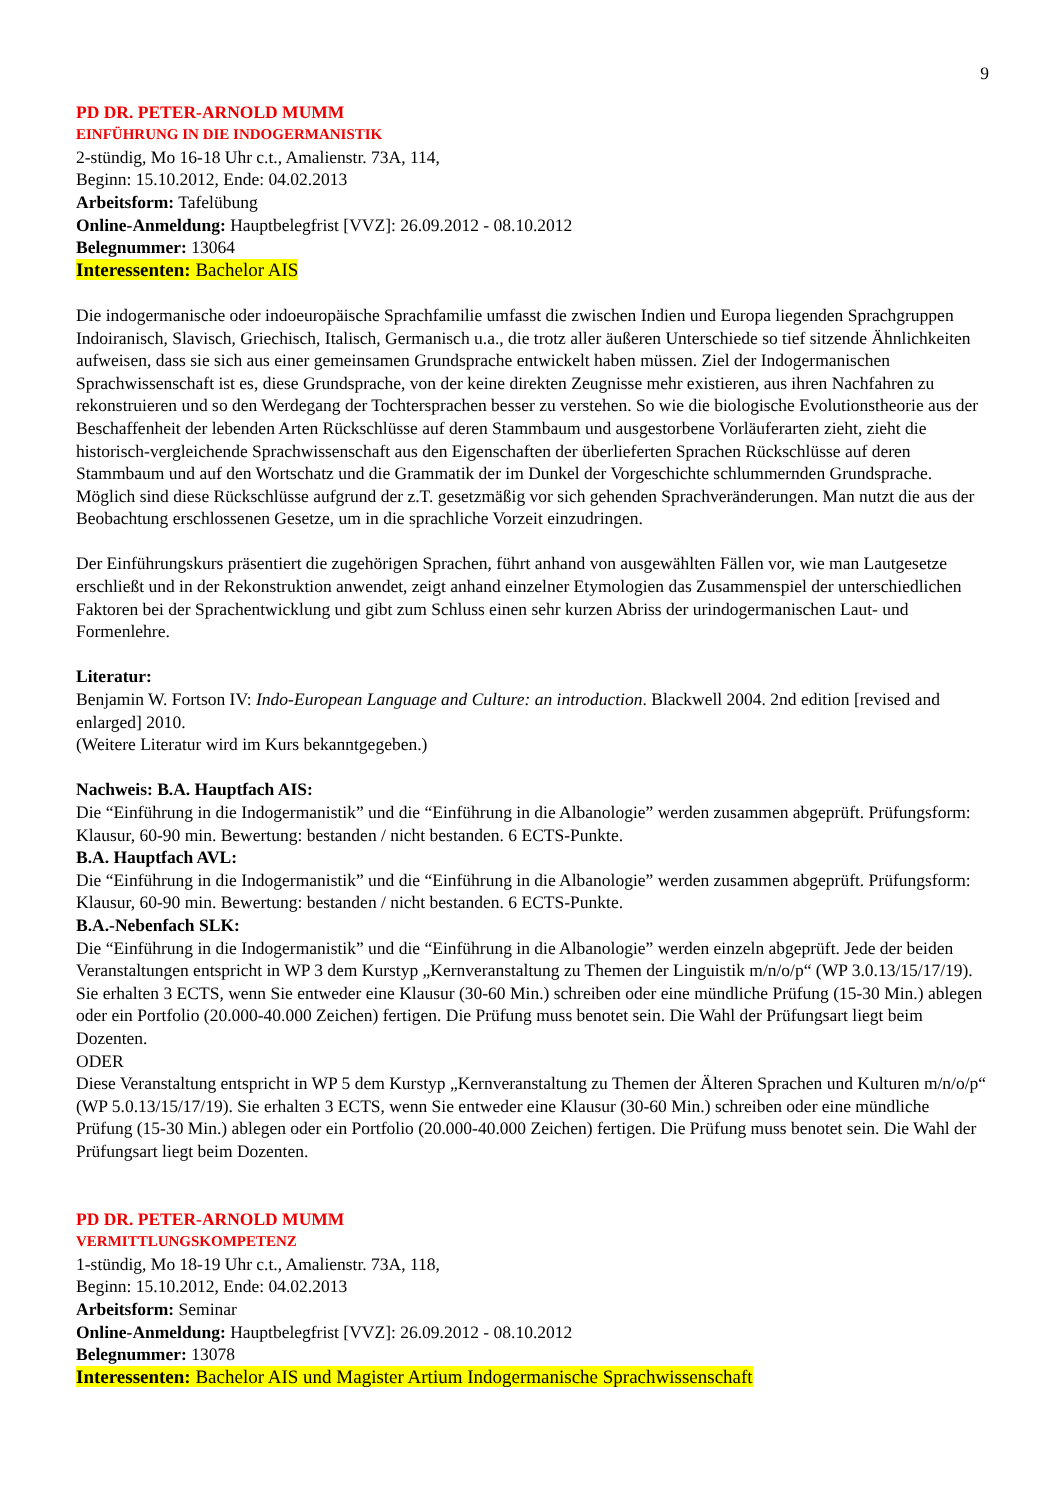9
PD DR. PETER-ARNOLD MUMM
EINFÜHRUNG IN DIE INDOGERMANISTIK
2-stündig, Mo 16-18 Uhr c.t., Amalienstr. 73A, 114,
Beginn: 15.10.2012, Ende: 04.02.2013
Arbeitsform: Tafelübung
Online-Anmeldung: Hauptbelegfrist [VVZ]: 26.09.2012 - 08.10.2012
Belegnummer: 13064
Interessenten: Bachelor AIS
Die indogermanische oder indoeuropäische Sprachfamilie umfasst die zwischen Indien und Europa liegenden Sprachgruppen Indoiranisch, Slavisch, Griechisch, Italisch, Germanisch u.a., die trotz aller äußeren Unterschiede so tief sitzende Ähnlichkeiten aufweisen, dass sie sich aus einer gemeinsamen Grundsprache entwickelt haben müssen. Ziel der Indogermanischen Sprachwissenschaft ist es, diese Grundsprache, von der keine direkten Zeug­nisse mehr existieren, aus ihren Nachfahren zu rekonstruieren und so den Werdegang der Tochtersprachen besser zu verstehen. So wie die biologische Evolutionstheorie aus der Beschaffenheit der lebenden Arten Rückschlüsse auf deren Stammbaum und ausgestorbene Vorläuferarten zieht, zieht die historisch-vergleichende Sprachwissen­schaft aus den Eigenschaften der überlieferten Sprachen Rückschlüsse auf deren Stammbaum und auf den Wort­schatz und die Grammatik der im Dunkel der Vorgeschichte schlummernden Grundsprache. Möglich sind diese Rückschlüsse aufgrund der z.T. gesetzmäßig vor sich gehenden Sprachveränderungen. Man nutzt die aus der Beo­bachtung erschlossenen Gesetze, um in die sprachliche Vorzeit einzudringen.
Der Einführungskurs präsentiert die zugehörigen Sprachen, führt anhand von ausgewählten Fällen vor, wie man Lautgesetze erschließt und in der Rekonstruktion anwendet, zeigt anhand einzelner Etymologien das Zusammen­spiel der unterschiedlichen Faktoren bei der Sprachentwicklung und gibt zum Schluss einen sehr kurzen Abriss der urindogermanischen Laut- und Formenlehre.
Literatur:
Benjamin W. Fortson IV: Indo-European Language and Culture: an introduction. Blackwell 2004. 2nd edition [revised and enlarged] 2010.
(Weitere Literatur wird im Kurs bekanntgegeben.)
Nachweis: B.A. Hauptfach AIS:
Die “Einführung in die Indogermanistik” und die “Einführung in die Albanologie” werden zusammen abgeprüft. Prüfungsform: Klausur, 60-90 min. Bewertung: bestanden / nicht bestanden. 6 ECTS-Punkte.
B.A. Hauptfach AVL:
Die “Einführung in die Indogermanistik” und die “Einführung in die Albanologie” werden zusammen abgeprüft. Prüfungsform: Klausur, 60-90 min. Bewertung: bestanden / nicht bestanden. 6 ECTS-Punkte.
B.A.-Nebenfach SLK:
Die “Einführung in die Indogermanistik” und die “Einführung in die Albanologie” werden einzeln abgeprüft. Jede der beiden Veranstaltungen entspricht in WP 3 dem Kurstyp „Kernveranstaltung zu Themen der Linguistik m/n/o/p“ (WP 3.0.13/15/17/19). Sie erhalten 3 ECTS, wenn Sie entweder eine Klausur (30-60 Min.) schreiben oder eine mündliche Prüfung (15-30 Min.) ablegen oder ein Portfolio (20.000-40.000 Zeichen) fertigen. Die Prüfung muss benotet sein. Die Wahl der Prüfungsart liegt beim Dozenten.
ODER
Diese Veranstaltung entspricht in WP 5 dem Kurstyp „Kernveranstaltung zu Themen der Älteren Sprachen und Kulturen m/n/o/p“ (WP 5.0.13/15/17/19). Sie erhalten 3 ECTS, wenn Sie entweder eine Klausur (30-60 Min.) schreiben oder eine mündliche Prüfung (15-30 Min.) ablegen oder ein Portfolio (20.000-40.000 Zeichen) fertigen. Die Prüfung muss benotet sein. Die Wahl der Prüfungsart liegt beim Dozenten.
PD DR. PETER-ARNOLD MUMM
VERMITTLUNGSKOMPETENZ
1-stündig, Mo 18-19 Uhr c.t., Amalienstr. 73A, 118,
Beginn: 15.10.2012, Ende: 04.02.2013
Arbeitsform: Seminar
Online-Anmeldung: Hauptbelegfrist [VVZ]: 26.09.2012 - 08.10.2012
Belegnummer: 13078
Interessenten: Bachelor AIS und Magister Artium Indogermanische Sprachwissenschaft